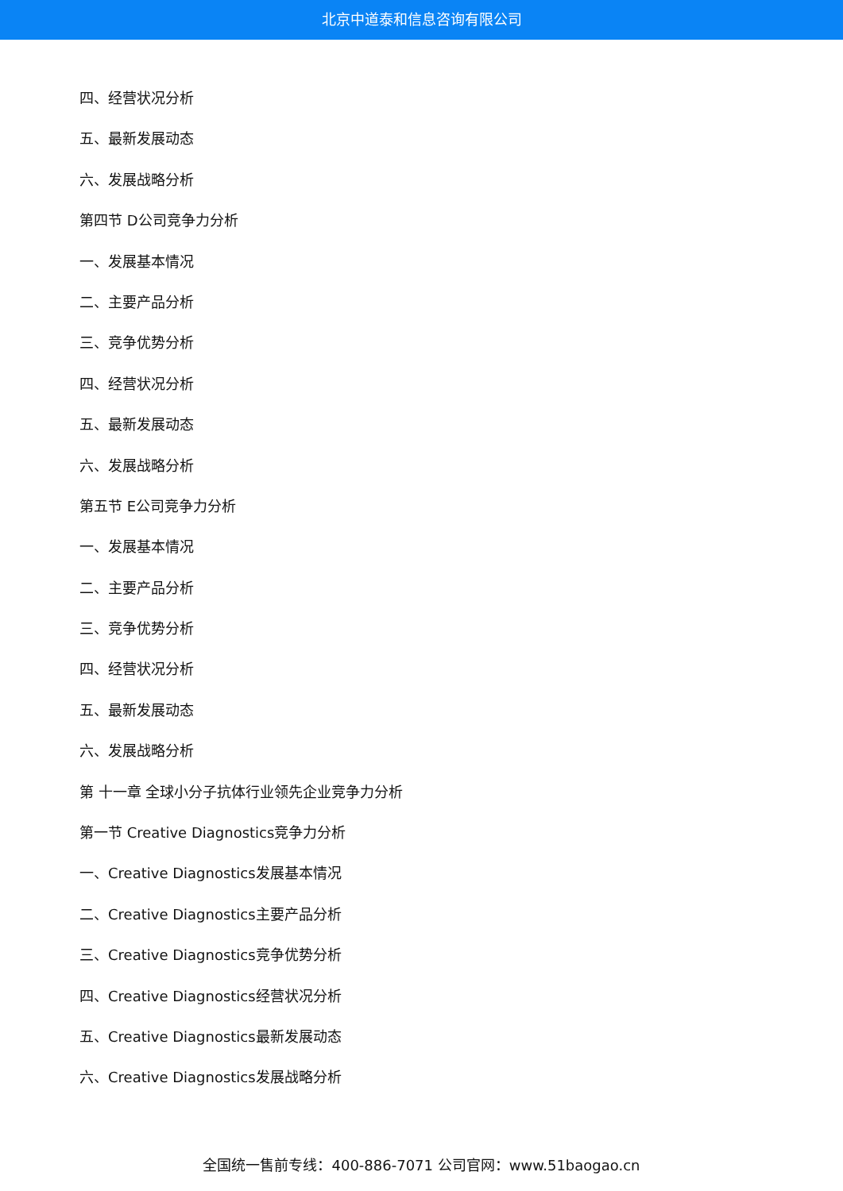北京中道泰和信息咨询有限公司
四、经营状况分析
五、最新发展动态
六、发展战略分析
第四节 D公司竞争力分析
一、发展基本情况
二、主要产品分析
三、竞争优势分析
四、经营状况分析
五、最新发展动态
六、发展战略分析
第五节 E公司竞争力分析
一、发展基本情况
二、主要产品分析
三、竞争优势分析
四、经营状况分析
五、最新发展动态
六、发展战略分析
第 十一章 全球小分子抗体行业领先企业竞争力分析
第一节 Creative Diagnostics竞争力分析
一、Creative Diagnostics发展基本情况
二、Creative Diagnostics主要产品分析
三、Creative Diagnostics竞争优势分析
四、Creative Diagnostics经营状况分析
五、Creative Diagnostics最新发展动态
六、Creative Diagnostics发展战略分析
全国统一售前专线：400-886-7071 公司官网：www.51baogao.cn